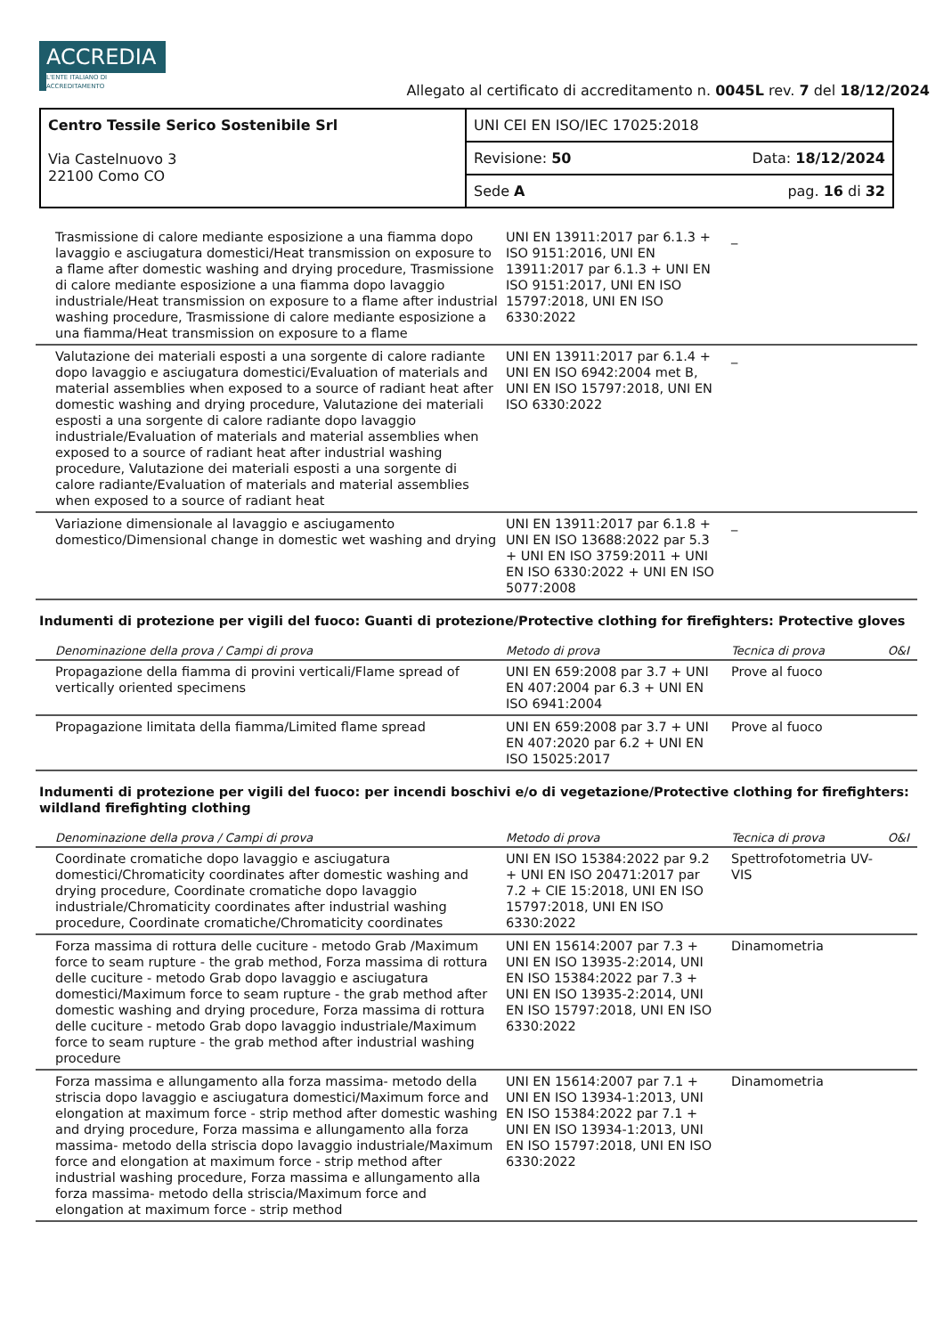ACCREDIA
L'ENTE ITALIANO DI ACCREDITAMENTO
Allegato al certificato di accreditamento n. 0045L rev. 7 del 18/12/2024
| Centro Tessile Serico Sostenibile Srl Via Castelnuovo 3 22100 Como CO | UNI CEI EN ISO/IEC 17025:2018 |
| | Revisione: 50 Data: 18/12/2024 |
| | Sede A pag. 16 di 32 |
| Trasmissione di calore mediante esposizione a una fiamma dopo lavaggio e asciugatura domestici/Heat transmission on exposure to a flame after domestic washing and drying procedure, Trasmissione di calore mediante esposizione a una fiamma dopo lavaggio industriale/Heat transmission on exposure to a flame after industrial washing procedure, Trasmissione di calore mediante esposizione a una fiamma/Heat transmission on exposure to a flame | UNI EN 13911:2017 par 6.1.3 + ISO 9151:2016, UNI EN 13911:2017 par 6.1.3 + UNI EN ISO 9151:2017, UNI EN ISO 15797:2018, UNI EN ISO 6330:2022 | _ | |
| Valutazione dei materiali esposti a una sorgente di calore radiante dopo lavaggio e asciugatura domestici/Evaluation of materials and material assemblies when exposed to a source of radiant heat after domestic washing and drying procedure, Valutazione dei materiali esposti a una sorgente di calore radiante dopo lavaggio industriale/Evaluation of materials and material assemblies when exposed to a source of radiant heat after industrial washing procedure, Valutazione dei materiali esposti a una sorgente di calore radiante/Evaluation of materials and material assemblies when exposed to a source of radiant heat | UNI EN 13911:2017 par 6.1.4 + UNI EN ISO 6942:2004 met B, UNI EN ISO 15797:2018, UNI EN ISO 6330:2022 | _ | |
| Variazione dimensionale al lavaggio e asciugamento domestico/Dimensional change in domestic wet washing and drying | UNI EN 13911:2017 par 6.1.8 + UNI EN ISO 13688:2022 par 5.3 + UNI EN ISO 3759:2011 + UNI EN ISO 6330:2022 + UNI EN ISO 5077:2008 | _ | |
| Indumenti di protezione per vigili del fuoco: Guanti di protezione/Protective clothing for firefighters: Protective gloves | | | |
| Denominazione della prova / Campi di prova | Metodo di prova | Tecnica di prova | O&I |
| Propagazione della fiamma di provini verticali/Flame spread of vertically oriented specimens | UNI EN 659:2008 par 3.7 + UNI EN 407:2004 par 6.3 + UNI EN ISO 6941:2004 | Prove al fuoco | |
| Propagazione limitata della fiamma/Limited flame spread | UNI EN 659:2008 par 3.7 + UNI EN 407:2020 par 6.2 + UNI EN ISO 15025:2017 | Prove al fuoco | |
| Indumenti di protezione per vigili del fuoco: per incendi boschivi e/o di vegetazione/Protective clothing for firefighters: wildland firefighting clothing | | | |
| Denominazione della prova / Campi di prova | Metodo di prova | Tecnica di prova | O&I |
| Coordinate cromatiche dopo lavaggio e asciugatura domestici/Chromaticity coordinates after domestic washing and drying procedure, Coordinate cromatiche dopo lavaggio industriale/Chromaticity coordinates after industrial washing procedure, Coordinate cromatiche/Chromaticity coordinates | UNI EN ISO 15384:2022 par 9.2 + UNI EN ISO 20471:2017 par 7.2 + CIE 15:2018, UNI EN ISO 15797:2018, UNI EN ISO 6330:2022 | Spettrofotometria UV-VIS | |
| Forza massima di rottura delle cuciture - metodo Grab /Maximum force to seam rupture - the grab method, Forza massima di rottura delle cuciture - metodo Grab dopo lavaggio e asciugatura domestici/Maximum force to seam rupture - the grab method after domestic washing and drying procedure, Forza massima di rottura delle cuciture - metodo Grab dopo lavaggio industriale/Maximum force to seam rupture - the grab method after industrial washing procedure | UNI EN 15614:2007 par 7.3 + UNI EN ISO 13935-2:2014, UNI EN ISO 15384:2022 par 7.3 + UNI EN ISO 13935-2:2014, UNI EN ISO 15797:2018, UNI EN ISO 6330:2022 | Dinamometria | |
| Forza massima e allungamento alla forza massima- metodo della striscia dopo lavaggio e asciugatura domestici/Maximum force and elongation at maximum force - strip method after domestic washing and drying procedure, Forza massima e allungamento alla forza massima- metodo della striscia dopo lavaggio industriale/Maximum force and elongation at maximum force - strip method after industrial washing procedure, Forza massima e allungamento alla forza massima- metodo della striscia/Maximum force and elongation at maximum force - strip method | UNI EN 15614:2007 par 7.1 + UNI EN ISO 13934-1:2013, UNI EN ISO 15384:2022 par 7.1 + UNI EN ISO 13934-1:2013, UNI EN ISO 15797:2018, UNI EN ISO 6330:2022 | Dinamometria | |